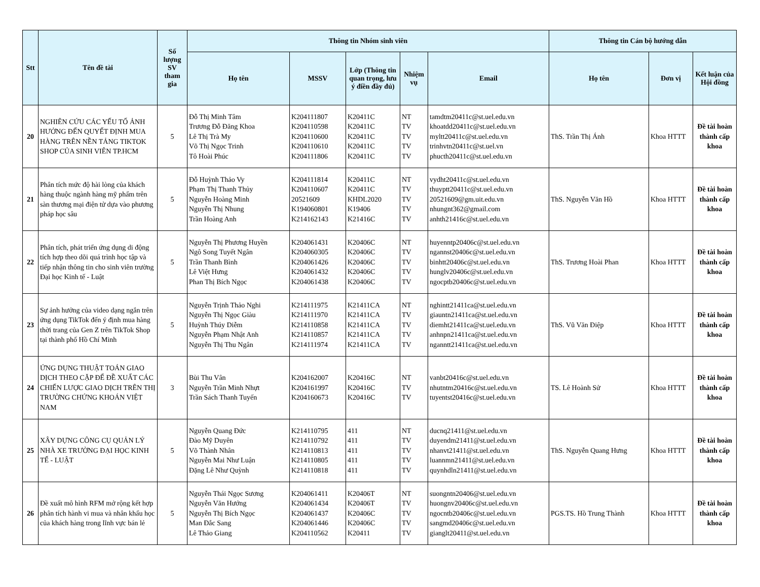| Stt | Tên đề tài | Số lượng SV tham gia | Thông tin Nhóm sinh viên | | | | | Thông tin Cán bộ hướng dẫn | | |
| --- | --- | --- | --- | --- | --- | --- | --- | --- | --- | --- |
| | | | Họ tên | MSSV | Lớp (Thông tin quan trọng, lưu ý điền đầy đủ) | Nhiệm vụ | Email | Họ tên | Đơn vị | Kết luận của Hội đồng |
| 20 | NGHIÊN CỨU CÁC YẾU TỐ ẢNH HƯỞNG ĐẾN QUYẾT ĐỊNH MUA HÀNG TRÊN NỀN TẢNG TIKTOK SHOP CỦA SINH VIÊN TP.HCM | 5 | Đỗ Thị Minh Tâm Trương Đỗ Đăng Khoa Lê Thị Trà My Võ Thị Ngọc Trinh Tô Hoài Phúc | K204111807 K204110598 K204110600 K204110610 K204111806 | K20411C K20411C K20411C K20411C K20411C | NT TV TV TV TV | tamdtm20411c@st.uel.edu.vn khoatdd20411c@st.uel.edu.vn myltt20411c@st.uel.edu.vn trinhvtn20411c@st.uel.vn phucth20411c@st.uel.edu.vn | ThS. Trần Thị Ánh | Khoa HTTT | Đề tài hoàn thành cấp khoa |
| 21 | Phân tích mức độ hài lòng của khách hàng thuộc ngành hàng mỹ phẩm trên sàn thương mại điện tử dựa vào phương pháp học sâu | 5 | Đỗ Huỳnh Thảo Vy Phạm Thị Thanh Thủy Nguyễn Hoàng Minh Nguyễn Thị Nhung Trần Hoàng Anh | K204111814 K204110607 20521609 K194060801 K214162143 | K20411C K20411C KHDL2020 K19406 K21416C | NT TV TV TV TV | vydht20411c@st.uel.edu.vn thuyptt20411c@st.uel.edu.vn 20521609@gm.uit.edu.vn nhungnt362@gmail.com anhth21416c@st.uel.edu.vn | ThS. Nguyễn Văn Hồ | Khoa HTTT | Đề tài hoàn thành cấp khoa |
| 22 | Phân tích, phát triển ứng dụng di động tích hợp theo dõi quá trình học tập và tiếp nhận thông tin cho sinh viên trường Đại học Kinh tế - Luật | 5 | Nguyễn Thị Phương Huyền Ngô Song Tuyết Ngân Trần Thanh Bình Lê Việt Hưng Phan Thị Bích Ngọc | K204061431 K204060305 K204061426 K204061432 K204061438 | K20406C K20406C K20406C K20406C K20406C | NT TV TV TV TV | huyenntp20406c@st.uel.edu.vn ngannst20406c@st.uel.edu.vn binhtt20406c@st.uel.edu.vn hunglv20406c@st.uel.edu.vn ngocptb20406c@st.uel.edu.vn | ThS. Trương Hoài Phan | Khoa HTTT | Đề tài hoàn thành cấp khoa |
| 23 | Sự ảnh hưởng của video dạng ngắn trên ứng dụng TikTok đến ý định mua hàng thời trang của Gen Z trên TikTok Shop tại thành phố Hồ Chí Minh | 5 | Nguyễn Trịnh Thảo Nghi Nguyễn Thị Ngọc Giàu Huỳnh Thúy Diễm Nguyễn Phạm Nhật Anh Nguyễn Thị Thu Ngân | K214111975 K214111970 K214110858 K214110857 K214111974 | K21411CA K21411CA K21411CA K21411CA K21411CA | NT TV TV TV TV | nghintt21411ca@st.uel.edu.vn giauntn21411ca@st.uel.edu.vn diemht21411ca@st.uel.edu.vn anhnpn21411ca@st.uel.edu.vn nganntt21411ca@st.uel.edu.vn | ThS. Vũ Văn Điệp | Khoa HTTT | Đề tài hoàn thành cấp khoa |
| 24 | ỨNG DỤNG THUẬT TOÁN GIAO DỊCH THEO CẶP ĐỂ ĐỀ XUẤT CÁC CHIẾN LƯỢC GIAO DỊCH TRÊN THỊ TRƯỜNG CHỨNG KHOÁN VIỆT NAM | 3 | Bùi Thu Vân Nguyễn Trần Minh Nhựt Trần Sách Thanh Tuyến | K204162007 K204161997 K204160673 | K20416C K20416C K20416C | NT TV TV | vanbt20416c@st.uel.edu.vn nhutntm20416c@st.uel.edu.vn tuyentst20416c@st.uel.edu.vn | TS. Lê Hoành Sử | Khoa HTTT | Đề tài hoàn thành cấp khoa |
| 25 | XÂY DỰNG CÔNG CỤ QUẢN LÝ NHÀ XE TRƯỜNG ĐẠI HỌC KINH TẾ - LUẬT | 5 | Nguyễn Quang Đức Đào Mỹ Duyên Võ Thành Nhân Nguyễn Mai Như Luận Đặng Lê Như Quỳnh | K214110795 K214110792 K214110813 K214110805 K214110818 | 411 411 411 411 411 | NT TV TV TV TV | ducnq21411@st.uel.edu.vn duyendm21411@st.uel.edu.vn nhanvt21411@st.uel.edu.vn luannmn21411@st.uel.edu.vn quynhdln21411@st.uel.edu.vn | ThS. Nguyễn Quang Hưng | Khoa HTTT | Đề tài hoàn thành cấp khoa |
| 26 | Đề xuất mô hình RFM mở rộng kết hợp phân tích hành vi mua và nhân khẩu học của khách hàng trong lĩnh vực bán lẻ | 5 | Nguyễn Thái Ngọc Sương Nguyễn Văn Hướng Nguyễn Thị Bích Ngọc Man Đắc Sang Lê Thảo Giang | K204061411 K204061434 K204061437 K204061446 K204110562 | K20406T K20406T K20406C K20406C K20411 | NT TV TV TV TV | suongntn20406@st.uel.edu.vn huongnv20406c@st.uel.edu.vn ngocntb20406c@st.uel.edu.vn sangmd20406c@st.uel.edu.vn gianglt20411@st.uel.edu.vn | PGS.TS. Hồ Trung Thành | Khoa HTTT | Đề tài hoàn thành cấp khoa |